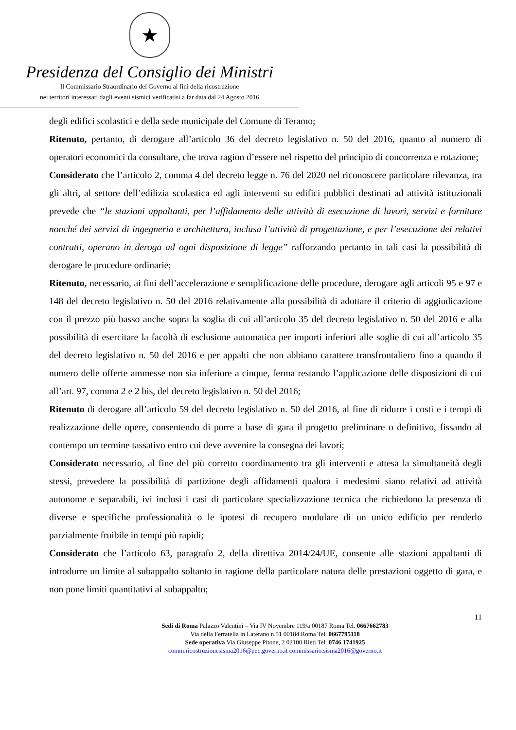★
Presidenza del Consiglio dei Ministri
Il Commissario Straordinario del Governo ai fini della ricostruzione
nei territori interessati dagli eventi sismici verificatisi a far data dal 24 Agosto 2016
degli edifici scolastici e della sede municipale del Comune di Teramo;
Ritenuto, pertanto, di derogare all’articolo 36 del decreto legislativo n. 50 del 2016, quanto al numero di operatori economici da consultare, che trova ragion d’essere nel rispetto del principio di concorrenza e rotazione;
Considerato che l’articolo 2, comma 4 del decreto legge n. 76 del 2020 nel riconoscere particolare rilevanza, tra gli altri, al settore dell’edilizia scolastica ed agli interventi su edifici pubblici destinati ad attività istituzionali prevede che “le stazioni appaltanti, per l’affidamento delle attività di esecuzione di lavori, servizi e forniture nonché dei servizi di ingegneria e architettura, inclusa l’attività di progettazione, e per l’esecuzione dei relativi contratti, operano in deroga ad ogni disposizione di legge” rafforzando pertanto in tali casi la possibilità di derogare le procedure ordinarie;
Ritenuto, necessario, ai fini dell’accelerazione e semplificazione delle procedure, derogare agli articoli 95 e 97 e 148 del decreto legislativo n. 50 del 2016 relativamente alla possibilità di adottare il criterio di aggiudicazione con il prezzo più basso anche sopra la soglia di cui all’articolo 35 del decreto legislativo n. 50 del 2016 e alla possibilità di esercitare la facoltà di esclusione automatica per importi inferiori alle soglie di cui all’articolo 35 del decreto legislativo n. 50 del 2016 e per appalti che non abbiano carattere transfrontaliero fino a quando il numero delle offerte ammesse non sia inferiore a cinque, ferma restando l’applicazione delle disposizioni di cui all’art. 97, comma 2 e 2 bis, del decreto legislativo n. 50 del 2016;
Ritenuto di derogare all’articolo 59 del decreto legislativo n. 50 del 2016, al fine di ridurre i costi e i tempi di realizzazione delle opere, consentendo di porre a base di gara il progetto preliminare o definitivo, fissando al contempo un termine tassativo entro cui deve avvenire la consegna dei lavori;
Considerato necessario, al fine del più corretto coordinamento tra gli interventi e attesa la simultaneità degli stessi, prevedere la possibilità di partizione degli affidamenti qualora i medesimi siano relativi ad attività autonome e separabili, ivi inclusi i casi di particolare specializzazione tecnica che richiedono la presenza di diverse e specifiche professionalità o le ipotesi di recupero modulare di un unico edificio per renderlo parzialmente fruibile in tempi più rapidi;
Considerato che l’articolo 63, paragrafo 2, della direttiva 2014/24/UE, consente alle stazioni appaltanti di introdurre un limite al subappalto soltanto in ragione della particolare natura delle prestazioni oggetto di gara, e non pone limiti quantitativi al subappalto;
11
Sedi di Roma Palazzo Valentini – Via IV Novembre 119/a 00187 Roma Tel. 0667662783
Via della Ferratella in Laterano n.51 00184 Roma Tel. 0667795118
Sede operativa Via Giuseppe Pitone, 2 02100 Rieti Tel. 0746 1741925
comm.ricostruzionesisma2016@pec.governo.it commissario.sisma2016@governo.it